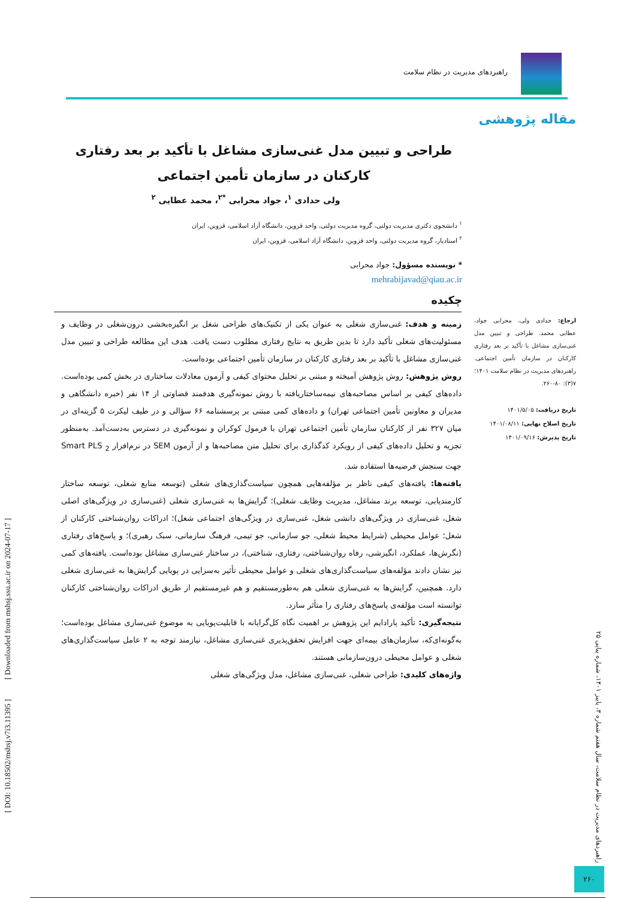راهبردهای مدیریت در نظام سلامت
مقاله پژوهشی
طراحی و تبیین مدل غنی‌سازی مشاغل با تأکید بر بعد رفتاری کارکنان در سازمان تأمین اجتماعی
ولی حدادی <sup>۱</sup>، جواد محرابی <sup>*۲</sup>، محمد عطایی <sup>۲</sup>
<sup>۱</sup> دانشجوی دکتری مدیریت دولتی، گروه مدیریت دولتی، واحد قزوین، دانشگاه آزاد اسلامی، قزوین، ایران
<sup>۲</sup> استادیار، گروه مدیریت دولتی، واحد قزوین، دانشگاه آزاد اسلامی، قزوین، ایران
* نویسنده مسؤول: جواد محرابی
mehrabijavad@qiau.ac.ir
چکیده
زمینه و هدف: غنی‌سازی شغلی به عنوان یکی از تکنیک‌های طراحی شغل بر انگیزه‌بخشی درون‌شغلی در وظایف و مسئولیت‌های شغلی تأکید دارد تا بدین طریق به نتایج رفتاری مطلوب دست یافت. هدف این مطالعه طراحی و تبیین مدل غنی‌سازی مشاغل با تأکید بر بعد رفتاری کارکنان در سازمان تأمین اجتماعی بوده‌است.
روش پژوهش: روش پژوهش آمیخته و مبتنی بر تحلیل محتوای کیفی و آزمون معادلات ساختاری در بخش کمی بوده‌است. داده‌های کیفی بر اساس مصاحبه‌های نیمه‌ساختاریافته با روش نمونه‌گیری هدفمند قضاوتی از ۱۴ نفر (خبره دانشگاهی و مدیران و معاونین تأمین اجتماعی تهران) و داده‌های کمی مبتنی بر پرسشنامه ۶۶ سؤالی و در طیف لیکرت ۵ گزینه‌ای در میان ۳۲۷ نفر از کارکنان سازمان تأمین اجتماعی تهران با فرمول کوکران و نمونه‌گیری در دسترس به‌دست‌آمد. به‌منظور تجزیه و تحلیل داده‌های کیفی از رویکرد کدگذاری برای تحلیل متن مصاحبه‌ها و از آزمون SEM در نرم‌افزار Smart PLS <sub>2</sub> جهت سنجش فرضیه‌ها استفاده شد.
یافته‌ها: یافته‌های کیفی ناظر بر مؤلفه‌هایی همچون سیاست‌گذاری‌های شغلی (توسعه منابع شغلی، توسعه ساختار کارمندیابی، توسعه برند مشاغل، مدیریت وظایف شغلی)؛ گرایش‌ها به غنی‌سازی شغلی (غنی‌سازی در ویژگی‌های اصلی شغل، غنی‌سازی در ویژگی‌های دانشی شغل، غنی‌سازی در ویژگی‌های اجتماعی شغل)؛ ادراکات روان‌شناختی کارکنان از شغل؛ عوامل محیطی (شرایط محیط شغلی، جو سازمانی، جو تیمی، فرهنگ سازمانی، سبک رهبری)؛ و پاسخ‌های رفتاری (نگرش‌ها، عملکرد، انگیزشی، رفاه روان‌شناختی، رفتاری، شناختی)، در ساختار غنی‌سازی مشاغل بوده‌است. یافته‌های کمی نیز نشان دادند مؤلفه‌های سیاست‌گذاری‌های شغلی و عوامل محیطی تأثیر به‌سزایی در پویایی گرایش‌ها به غنی‌سازی شغلی دارد. همچنین، گرایش‌ها به غنی‌سازی شغلی هم به‌طورمستقیم و هم غیرمستقیم از طریق ادراکات روان‌شناختی کارکنان توانسته است مؤلفه‌ی پاسخ‌های رفتاری را متأثر سازد.
نتیجه‌گیری: تأکید پارادایم این پژوهش بر اهمیت نگاه کل‌گرایانه با قابلیت‌پویایی به موضوع غنی‌سازی مشاغل بوده‌است؛ به‌گونه‌ای‌که، سازمان‌های بیمه‌ای جهت افزایش تحقق‌پذیری غنی‌سازی مشاغل، نیازمند توجه به ۲ عامل سیاست‌گذاری‌های شغلی و عوامل محیطی درون‌سازمانی هستند.
واژه‌های کلیدی: طراحی شغلی، غنی‌سازی مشاغل، مدل ویژگی‌های شغلی
ارجاع: حدادی ولی، محرابی جواد، عطایی محمد. طراحی و تبیین مدل غنی‌سازی مشاغل با تأکید بر بعد رفتاری کارکنان در سازمان تأمین اجتماعی. راهبردهای مدیریت در نظام سلامت ۱۴۰۱؛ ۷(۳): ۸۰-۲۶۰.
تاریخ دریافت: ۱۴۰۱/۵/۰۵
تاریخ اصلاح نهایی: ۱۴۰۱/۰۸/۱۱
تاریخ پذیرش: ۱۴۰۱/۰۹/۱۶
راهبردهای مدیریت در نظام سلامت، سال هفتم شماره ۳، پاییز ۱۴۰۱، شماره پیاپی ۲۵
۲۶۰
[ DOI: 10.18502/mshsj.v7i3.11395 ] [ Downloaded from mshsj.ssu.ac.ir on 2024-07-17 ]